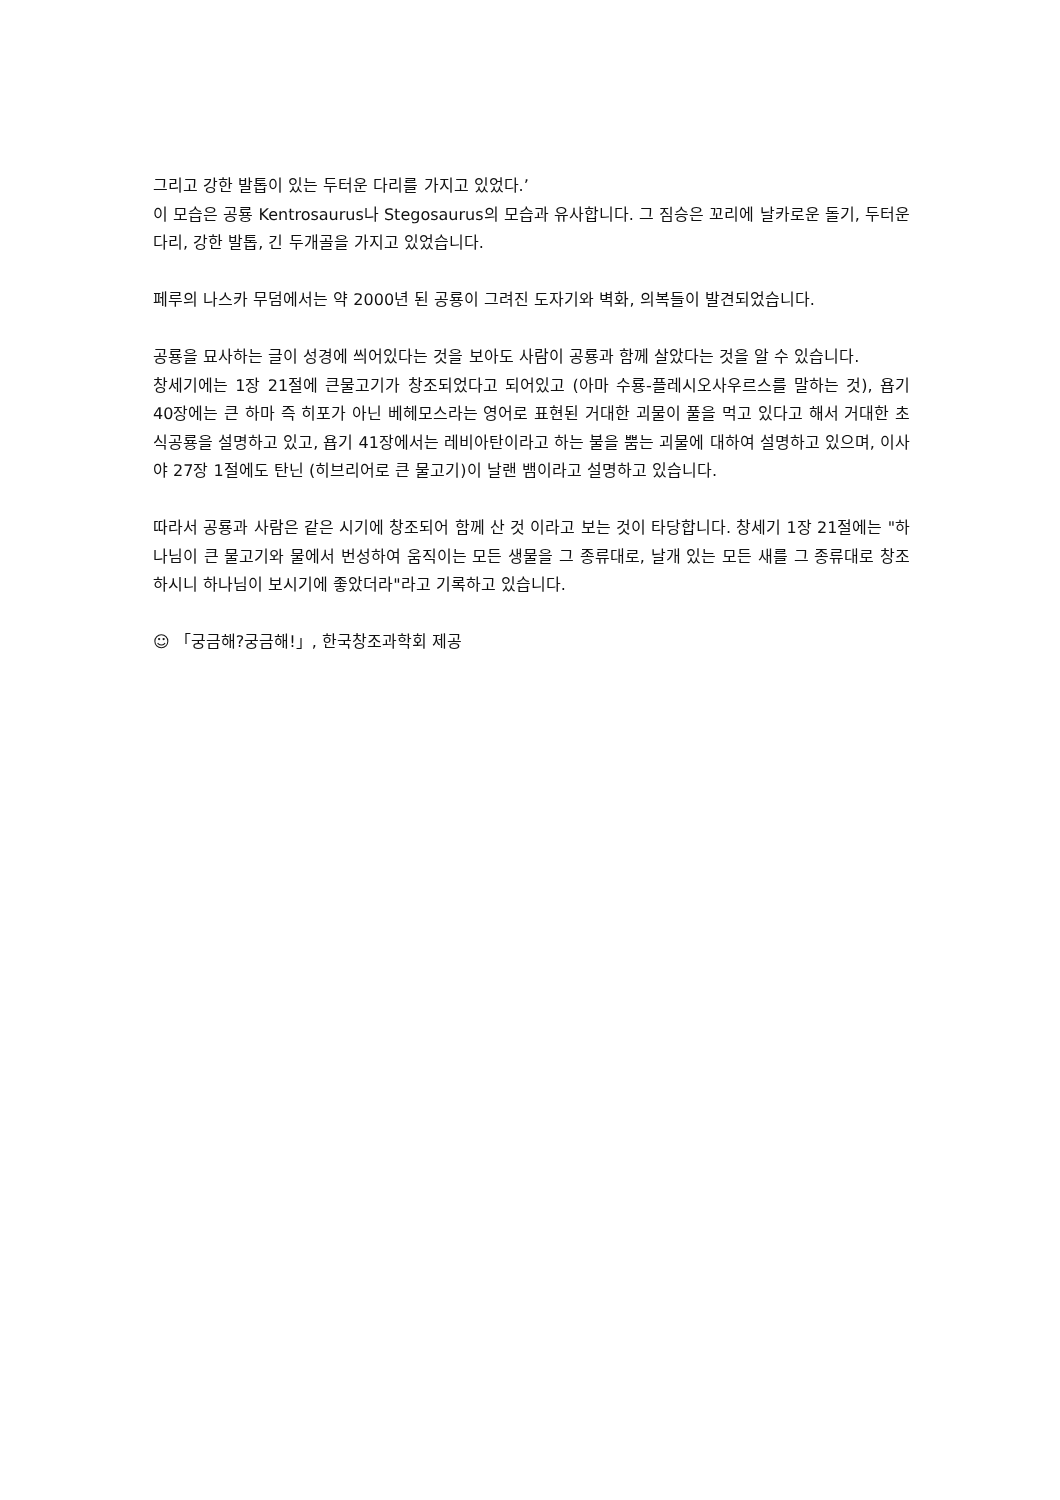그리고 강한 발톱이 있는 두터운 다리를 가지고 있었다.’
이 모습은 공룡 Kentrosaurus나 Stegosaurus의 모습과 유사합니다. 그 짐승은 꼬리에 날카로운 돌기, 두터운 다리, 강한 발톱, 긴 두개골을 가지고 있었습니다.
페루의 나스카 무덤에서는 약 2000년 된 공룡이 그려진 도자기와 벽화, 의복들이 발견되었습니다.
공룡을 묘사하는 글이 성경에 씌어있다는 것을 보아도 사람이 공룡과 함께 살았다는 것을 알 수 있습니다.
창세기에는 1장 21절에 큰물고기가 창조되었다고 되어있고 (아마 수룡-플레시오사우르스를 말하는 것), 욥기 40장에는 큰 하마 즉 히포가 아닌 베헤모스라는 영어로 표현된 거대한 괴물이 풀을 먹고 있다고 해서 거대한 초식공룡을 설명하고 있고, 욥기 41장에서는 레비아탄이라고 하는 불을 뿜는 괴물에 대하여 설명하고 있으며, 이사야 27장 1절에도 탄닌 (히브리어로 큰 물고기)이 날랜 뱀이라고 설명하고 있습니다.
따라서 공룡과 사람은 같은 시기에 창조되어 함께 산 것 이라고 보는 것이 타당합니다. 창세기 1장 21절에는 "하나님이 큰 물고기와 물에서 번성하여 움직이는 모든 생물을 그 종류대로, 날개 있는 모든 새를 그 종류대로 창조하시니 하나님이 보시기에 좋았더라"라고 기록하고 있습니다.
☺ 「궁금해?궁금해!」, 한국창조과학회 제공